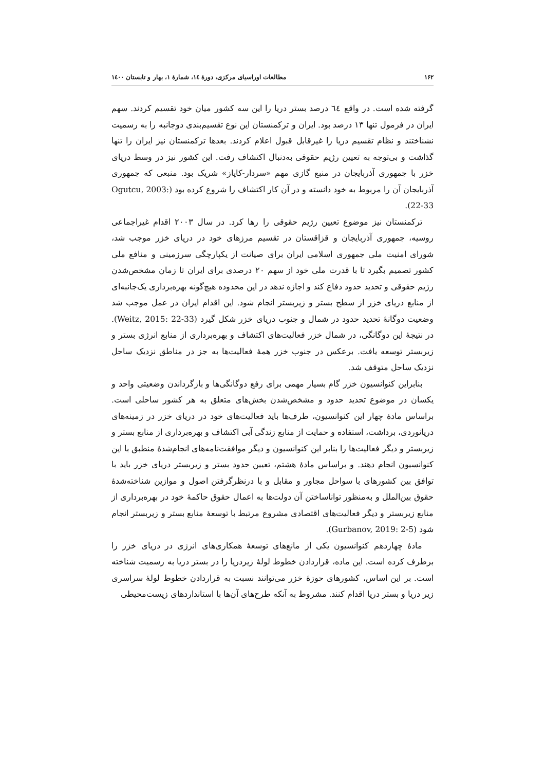۱۶۲ مطالعات اوراسیای مرکزی، دورهٔ ۱٤، شمارهٔ ۱، بهار و تابستان ۱٤۰۰
گرفته شده است. در واقع ٦٤ درصد بستر دریا را این سه کشور میان خود تقسیم کردند. سهم ایران در فرمول تنها ۱۳ درصد بود. ایران و ترکمنستان این نوع تقسیم‌بندی دوجانبه را به رسمیت نشناختند و نظام تقسیم دریا را غیرقابل قبول اعلام کردند. بعدها ترکمنستان نیز ایران را تنها گذاشت و بی‌توجه به تعیین رژیم حقوقی به‌دنبال اکتشاف رفت. این کشور نیز در وسط دریای خزر با جمهوری آذربایجان در منبع گازی مهم «سردار-کاپاز» شریک بود. منبعی که جمهوری آذربایجان آن را مربوط به خود دانسته و در آن کار اکتشاف را شروع کرده بود (Ogutcu, 2003: 22-33).
ترکمنستان نیز موضوع تعیین رژیم حقوقی را رها کرد. در سال ۲۰۰۳ اقدام غیراجماعی روسیه، جمهوری آذربایجان و قزاقستان در تقسیم مرزهای خود در دریای خزر موجب شد، شورای امنیت ملی جمهوری اسلامی ایران برای صیانت از یکپارچگی سرزمینی و منافع ملی کشور تصمیم بگیرد تا با قدرت ملی خود از سهم ۲۰ درصدی برای ایران تا زمان مشخص‌شدن رژیم حقوقی و تحدید حدود دفاع کند و اجازه ندهد در این محدوده هیچ‌گونه بهره‌برداری یک‌جانبه‌ای از منابع دریای خزر از سطح بستر و زیربستر انجام شود. این اقدام ایران در عمل موجب شد وضعیت دوگانهٔ تحدید حدود در شمال و جنوب دریای خزر شکل گیرد (Weitz, 2015: 22-33). در نتیجهٔ این دوگانگی، در شمال خزر فعالیت‌های اکتشاف و بهره‌برداری از منابع انرژی بستر و زیربستر توسعه یافت. برعکس در جنوب خزر همهٔ فعالیت‌ها به جز در مناطق نزدیک ساحل نزدیک ساحل متوقف شد.
بنابراین کنوانسیون خزر گام بسیار مهمی برای رفع دوگانگی‌ها و بازگرداندن وضعیتی واحد و یکسان در موضوع تحدید حدود و مشخص‌شدن بخش‌های متعلق به هر کشور ساحلی است. براساس مادهٔ چهار این کنوانسیون، طرف‌ها باید فعالیت‌های خود در دریای خزر در زمینه‌های دریانوردی، برداشت، استفاده و حمایت از منابع زندگی آبی اکتشاف و بهره‌برداری از منابع بستر و زیربستر و دیگر فعالیت‌ها را بنابر این کنوانسیون و دیگر موافقت‌نامه‌های انجام‌شدهٔ منطبق با این کنوانسیون انجام دهند. و براساس مادهٔ هشتم، تعیین حدود بستر و زیربستر دریای خزر باید با توافق بین کشورهای با سواحل مجاور و مقابل و با درنظرگرفتن اصول و موازین شناخته‌شدهٔ حقوق بین‌الملل و به‌منظور تواناساختن آن دولت‌ها به اعمال حقوق حاکمهٔ خود در بهره‌برداری از منابع زیربستر و دیگر فعالیت‌های اقتصادی مشروع مرتبط با توسعهٔ منابع بستر و زیربستر انجام شود (Gurbanov, 2019: 2-5).
مادهٔ چهاردهم کنوانسیون یکی از مانع‌های توسعهٔ همکاری‌های انرژی در دریای خزر را برطرف کرده است. این ماده، قراردادن خطوط لولهٔ زیردریا را در بستر دریا به رسمیت شناخته است. بر این اساس، کشورهای حوزهٔ خزر می‌توانند نسبت به قراردادن خطوط لولهٔ سراسری زیر دریا و بستر دریا اقدام کنند. مشروط به آنکه طرح‌های آن‌ها با استانداردهای زیست‌محیطی